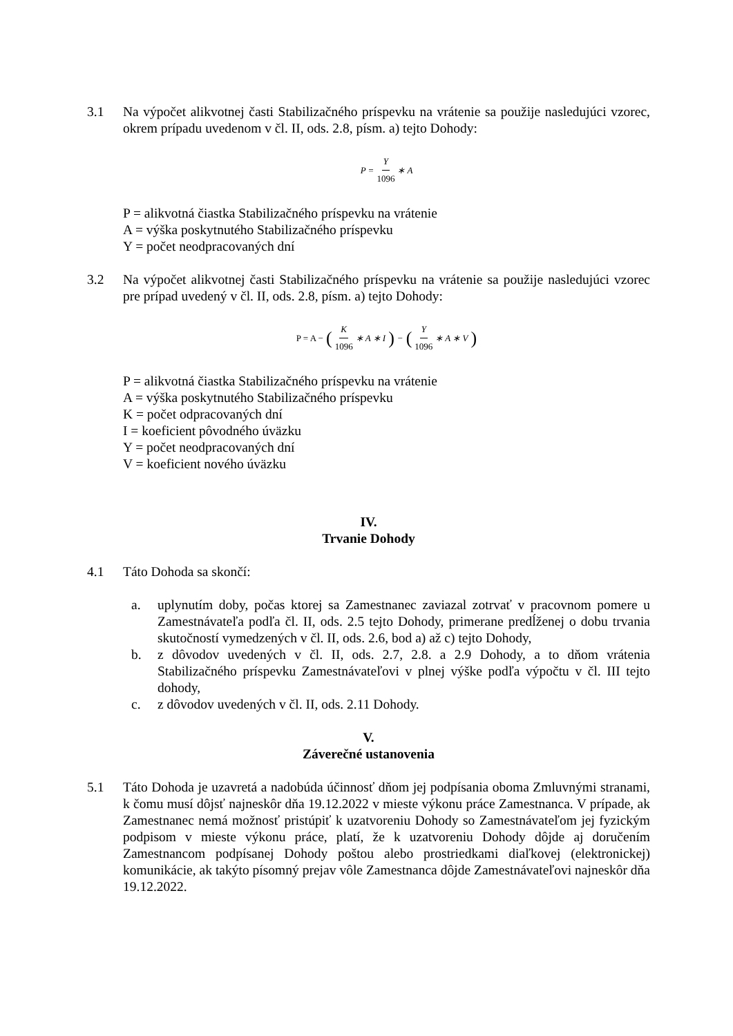3.1 Na výpočet alikvotnej časti Stabilizačného príspevku na vrátenie sa použije nasledujúci vzorec, okrem prípadu uvedenom v čl. II, ods. 2.8, písm. a) tejto Dohody:
P = Y 1096 ∗ A
P = alikvotná čiastka Stabilizačného príspevku na vrátenie
A = výška poskytnutého Stabilizačného príspevku
Y = počet neodpracovaných dní
3.2 Na výpočet alikvotnej časti Stabilizačného príspevku na vrátenie sa použije nasledujúci vzorec pre prípad uvedený v čl. II, ods. 2.8, písm. a) tejto Dohody:
P = A − (K 1096 ∗ A ∗ I) − (Y 1096 ∗ A ∗ V)
P = alikvotná čiastka Stabilizačného príspevku na vrátenie
A = výška poskytnutého Stabilizačného príspevku
K = počet odpracovaných dní
I = koeficient pôvodného úväzku
Y = počet neodpracovaných dní
V = koeficient nového úväzku
IV.
Trvanie Dohody
4.1 Táto Dohoda sa skončí:
a. uplynutím doby, počas ktorej sa Zamestnanec zaviazal zotrvať v pracovnom pomere u Zamestnávateľa podľa čl. II, ods. 2.5 tejto Dohody, primerane predĺženej o dobu trvania skutočností vymedzených v čl. II, ods. 2.6, bod a) až c) tejto Dohody,
b. z dôvodov uvedených v čl. II, ods. 2.7, 2.8. a 2.9 Dohody, a to dňom vrátenia Stabilizačného príspevku Zamestnávateľovi v plnej výške podľa výpočtu v čl. III tejto dohody,
c. z dôvodov uvedených v čl. II, ods. 2.11 Dohody.
V.
Záverečné ustanovenia
5.1 Táto Dohoda je uzavretá a nadobúda účinnosť dňom jej podpísania oboma Zmluvnými stranami, k čomu musí dôjsť najneskôr dňa 19.12.2022 v mieste výkonu práce Zamestnanca. V prípade, ak Zamestnanec nemá možnosť pristúpiť k uzatvoreniu Dohody so Zamestnávateľom jej fyzickým podpisom v mieste výkonu práce, platí, že k uzatvoreniu Dohody dôjde aj doručením Zamestnancom podpísanej Dohody poštou alebo prostriedkami diaľkovej (elektronickej) komunikácie, ak takýto písomný prejav vôle Zamestnanca dôjde Zamestnávateľovi najneskôr dňa 19.12.2022.